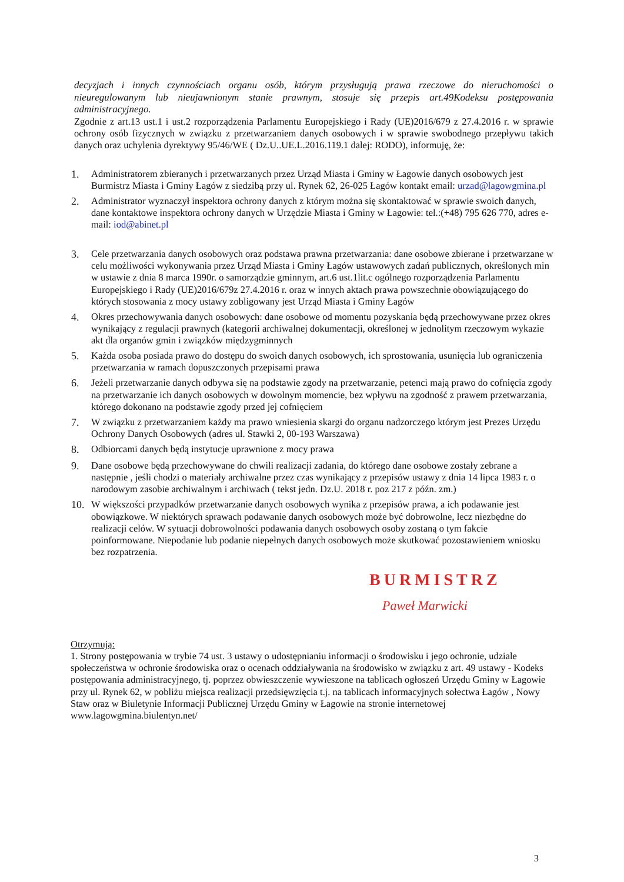decyzjach i innych czynnościach organu osób, którym przysługują prawa rzeczowe do nieruchomości o nieuregulowanym lub nieujawnionym stanie prawnym, stosuje się przepis art.49Kodeksu postępowania administracyjnego.
Zgodnie z art.13 ust.1 i ust.2 rozporządzenia Parlamentu Europejskiego i Rady (UE)2016/679 z 27.4.2016 r. w sprawie ochrony osób fizycznych w związku z przetwarzaniem danych osobowych i w sprawie swobodnego przepływu takich danych oraz uchylenia dyrektywy 95/46/WE ( Dz.U..UE.L.2016.119.1 dalej: RODO), informuję, że:
1. Administratorem zbieranych i przetwarzanych przez Urząd Miasta i Gminy w Łagowie danych osobowych jest Burmistrz Miasta i Gminy Łagów z siedzibą przy ul. Rynek 62, 26-025 Łagów kontakt email: urzad@lagowgmina.pl
2. Administrator wyznaczył inspektora ochrony danych z którym można się skontaktować w sprawie swoich danych, dane kontaktowe inspektora ochrony danych w Urzędzie Miasta i Gminy w Łagowie: tel.:(+48) 795 626 770, adres e-mail: iod@abinet.pl
3. Cele przetwarzania danych osobowych oraz podstawa prawna przetwarzania: dane osobowe zbierane i przetwarzane w celu możliwości wykonywania przez Urząd Miasta i Gminy Łagów ustawowych zadań publicznych, określonych min w ustawie z dnia 8 marca 1990r. o samorządzie gminnym, art.6 ust.1lit.c ogólnego rozporządzenia Parlamentu Europejskiego i Rady (UE)2016/679z 27.4.2016 r. oraz w innych aktach prawa powszechnie obowiązującego do których stosowania z mocy ustawy zobligowany jest Urząd Miasta i Gminy Łagów
4. Okres przechowywania danych osobowych: dane osobowe od momentu pozyskania będą przechowywane przez okres wynikający z regulacji prawnych (kategorii archiwalnej dokumentacji, określonej w jednolitym rzeczowym wykazie akt dla organów gmin i związków międzygminnych
5. Każda osoba posiada prawo do dostępu do swoich danych osobowych, ich sprostowania, usunięcia lub ograniczenia przetwarzania w ramach dopuszczonych przepisami prawa
6. Jeżeli przetwarzanie danych odbywa się na podstawie zgody na przetwarzanie, petenci mają prawo do cofnięcia zgody na przetwarzanie ich danych osobowych w dowolnym momencie, bez wpływu na zgodność z prawem przetwarzania, którego dokonano na podstawie zgody przed jej cofnięciem
7. W związku z przetwarzaniem każdy ma prawo wniesienia skargi do organu nadzorczego którym jest Prezes Urzędu Ochrony Danych Osobowych (adres ul. Stawki 2, 00-193 Warszawa)
8. Odbiorcami danych będą instytucje uprawnione z mocy prawa
9. Dane osobowe będą przechowywane do chwili realizacji zadania, do którego dane osobowe zostały zebrane a następnie , jeśli chodzi o materiały archiwalne przez czas wynikający z przepisów ustawy z dnia 14 lipca 1983 r. o narodowym zasobie archiwalnym i archiwach ( tekst jedn. Dz.U. 2018 r. poz 217 z późn. zm.)
10. W większości przypadków przetwarzanie danych osobowych wynika z przepisów prawa, a ich podawanie jest obowiązkowe. W niektórych sprawach podawanie danych osobowych może być dobrowolne, lecz niezbędne do realizacji celów. W sytuacji dobrowolności podawania danych osobowych osoby zostaną o tym fakcie poinformowane. Niepodanie lub podanie niepełnych danych osobowych może skutkować pozostawieniem wniosku bez rozpatrzenia.
BURMISTRZ
Paweł Marwicki
Otrzymują:
1. Strony postępowania w trybie 74 ust. 3 ustawy o udostępnianiu informacji o środowisku i jego ochronie, udziale społeczeństwa w ochronie środowiska oraz o ocenach oddziaływania na środowisko w związku z art. 49 ustawy - Kodeks postępowania administracyjnego, tj. poprzez obwieszczenie wywieszone na tablicach ogłoszeń Urzędu Gminy w Łagowie przy ul. Rynek 62, w pobliżu miejsca realizacji przedsięwzięcia t.j. na tablicach informacyjnych sołectwa Łagów , Nowy Staw oraz w Biuletynie Informacji Publicznej Urzędu Gminy w Łagowie na stronie internetowej www.lagowgmina.biulentyn.net/
3